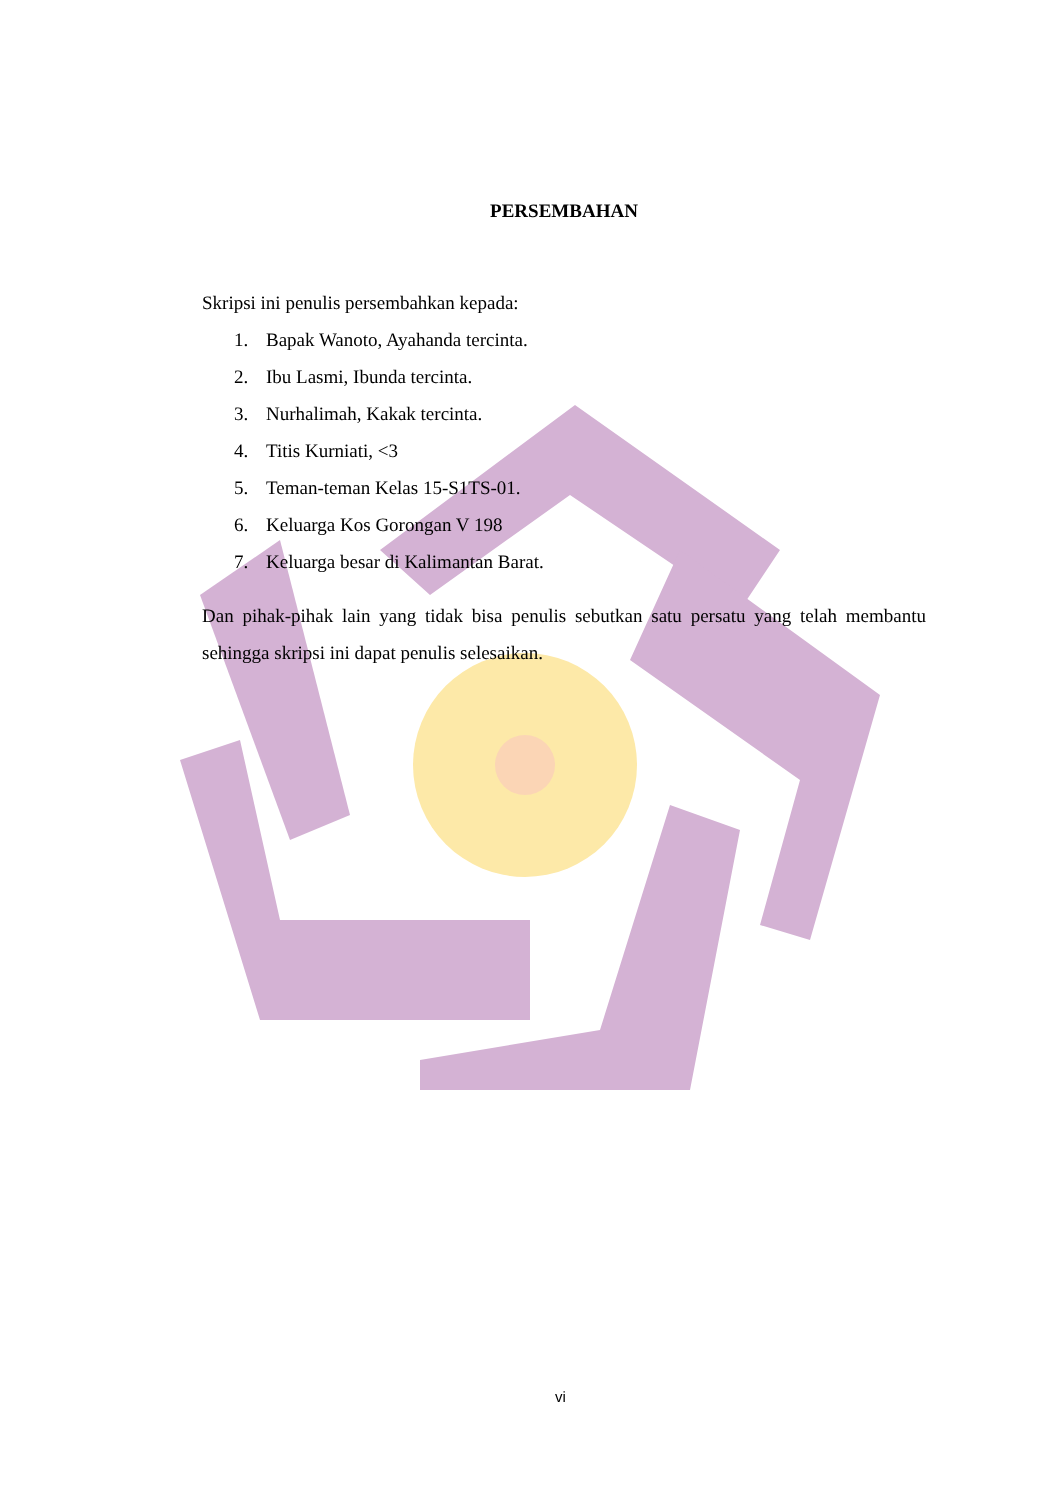PERSEMBAHAN
Skripsi ini penulis persembahkan kepada:
1. Bapak Wanoto, Ayahanda tercinta.
2. Ibu Lasmi, Ibunda tercinta.
3. Nurhalimah, Kakak tercinta.
4. Titis Kurniati, <3
5. Teman-teman Kelas 15-S1TS-01.
6. Keluarga Kos Gorongan V 198
7. Keluarga besar di Kalimantan Barat.
Dan pihak-pihak lain yang tidak bisa penulis sebutkan satu persatu yang telah membantu sehingga skripsi ini dapat penulis selesaikan.
vi